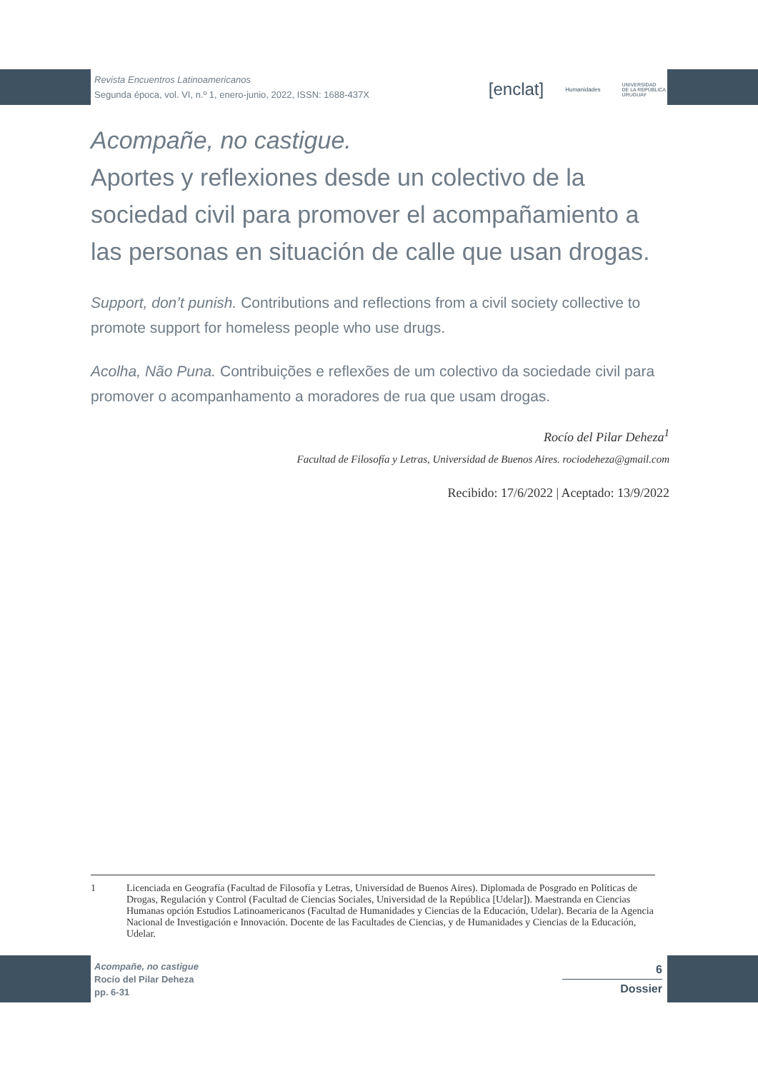Revista Encuentros Latinoamericanos
Segunda época, vol. VI, n.º 1, enero-junio, 2022, ISSN: 1688-437X
[enclat] Humanidades UNIVERSIDAD
DE LA REPÚBLICA
URUGUAY
Acompañe, no castigue.
Aportes y reflexiones desde un colectivo de la sociedad civil para promover el acompañamiento a las personas en situación de calle que usan drogas.
Support, don’t punish. Contributions and reflections from a civil society collective to promote support for homeless people who use drugs.
Acolha, Não Puna. Contribuições e reflexões de um colectivo da sociedade civil para promover o acompanhamento a moradores de rua que usam drogas.
Rocío del Pilar Deheza<sup>1</sup>
Facultad de Filosofía y Letras, Universidad de Buenos Aires. rociodeheza@gmail.com
Recibido: 17/6/2022 | Aceptado: 13/9/2022
1 Licenciada en Geografía (Facultad de Filosofía y Letras, Universidad de Buenos Aires). Diplomada de Posgrado en Políticas de Drogas, Regulación y Control (Facultad de Ciencias Sociales, Universidad de la República [Udelar]). Maestranda en Ciencias Humanas opción Estudios Latinoamericanos (Facultad de Humanidades y Ciencias de la Educación, Udelar). Becaria de la Agencia Nacional de Investigación e Innovación. Docente de las Facultades de Ciencias, y de Humanidades y Ciencias de la Educación, Udelar.
Acompañe, no castigue
Rocío del Pilar Deheza
pp. 6-31
6
Dossier